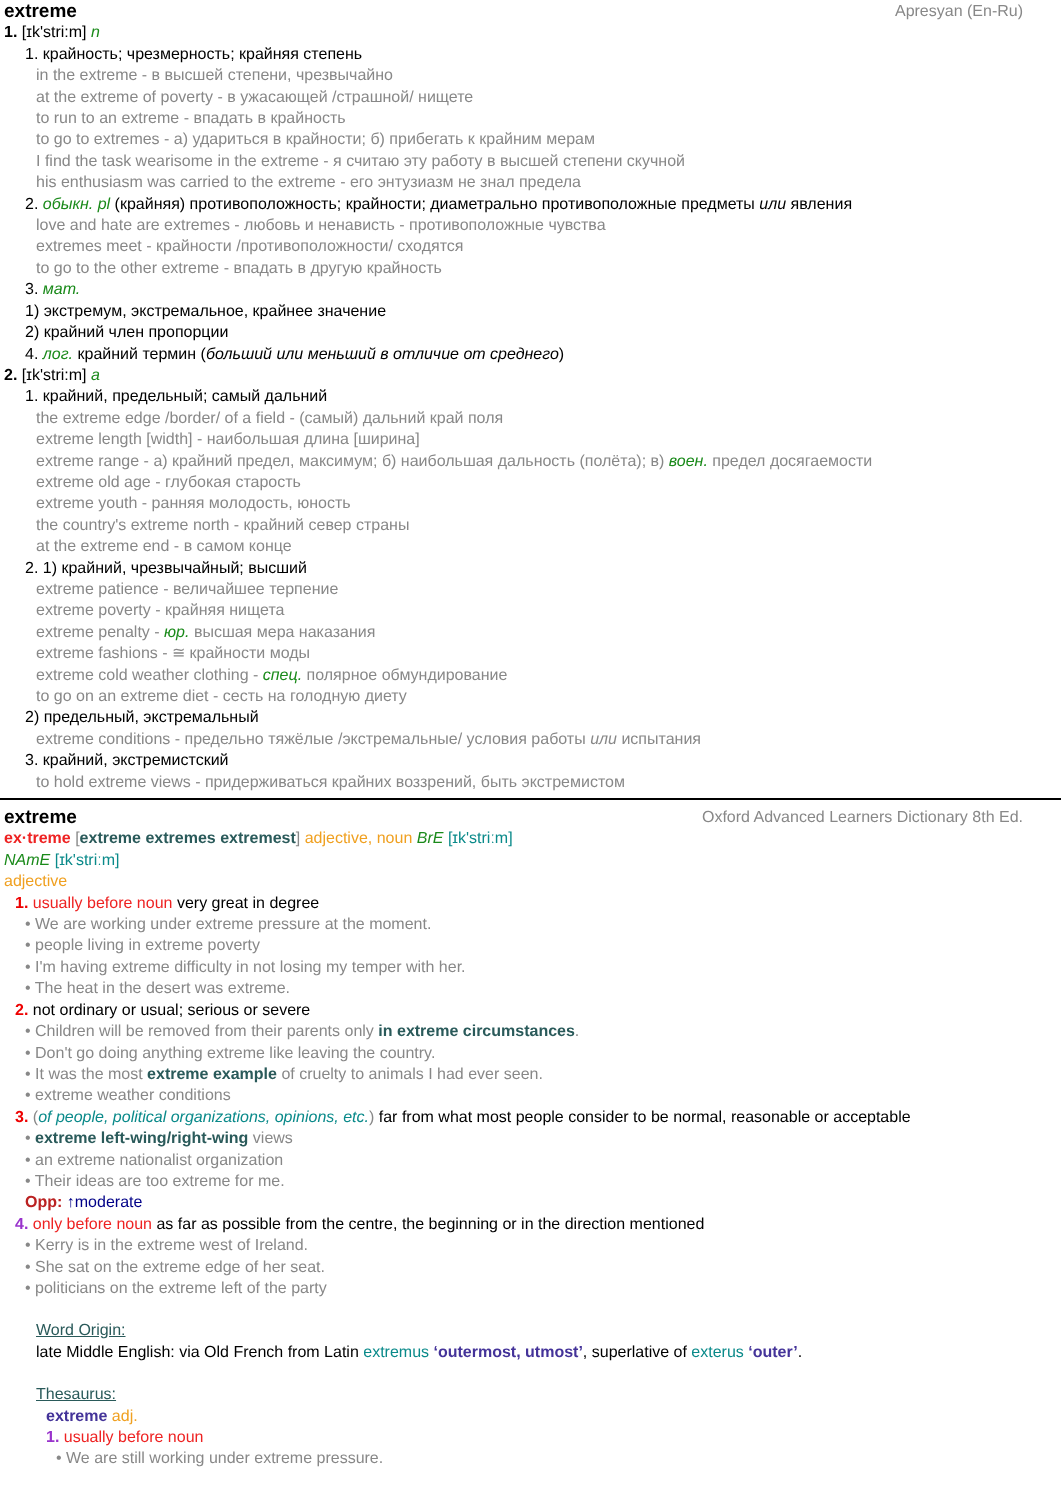extreme Apresyan (En-Ru)
1. [ɪk'stri:m] n
1. крайность; чрезмерность; крайняя степень
in the extreme - в высшей степени, чрезвычайно
at the extreme of poverty - в ужасающей /страшной/ нищете
to run to an extreme - впадать в крайность
to go to extremes - а) удариться в крайности; б) прибегать к крайним мерам
I find the task wearisome in the extreme - я считаю эту работу в высшей степени скучной
his enthusiasm was carried to the extreme - его энтузиазм не знал предела
2. обыкн. pl (крайняя) противоположность; крайности; диаметрально противоположные предметы или явления
love and hate are extremes - любовь и ненависть - противоположные чувства
extremes meet - крайности /противоположности/ сходятся
to go to the other extreme - впадать в другую крайность
3. мат.
1) экстремум, экстремальное, крайнее значение
2) крайний член пропорции
4. лог. крайний термин (больший или меньший в отличие от среднего)
2. [ɪk'stri:m] a
1. крайний, предельный; самый дальний
the extreme edge /border/ of a field - (самый) дальний край поля
extreme length [width] - наибольшая длина [ширина]
extreme range - а) крайний предел, максимум; б) наибольшая дальность (полёта); в) воен. предел досягаемости
extreme old age - глубокая старость
extreme youth - ранняя молодость, юность
the country's extreme north - крайний север страны
at the extreme end - в самом конце
2. 1) крайний, чрезвычайный; высший
extreme patience - величайшее терпение
extreme poverty - крайняя нищета
extreme penalty - юр. высшая мера наказания
extreme fashions - ≅ крайности моды
extreme cold weather clothing - спец. полярное обмундирование
to go on an extreme diet - сесть на голодную диету
2) предельный, экстремальный
extreme conditions - предельно тяжёлые /экстремальные/ условия работы или испытания
3. крайний, экстремистский
to hold extreme views - придерживаться крайних воззрений, быть экстремистом
extreme Oxford Advanced Learners Dictionary 8th Ed.
ex·treme [extreme extremes extremest] adjective, noun BrE [ɪk'striːm]
NAmE [ɪk'striːm]
adjective
1. usually before noun very great in degree
• We are working under extreme pressure at the moment.
• people living in extreme poverty
• I'm having extreme difficulty in not losing my temper with her.
• The heat in the desert was extreme.
2. not ordinary or usual; serious or severe
• Children will be removed from their parents only in extreme circumstances.
• Don't go doing anything extreme like leaving the country.
• It was the most extreme example of cruelty to animals I had ever seen.
• extreme weather conditions
3. (of people, political organizations, opinions, etc.) far from what most people consider to be normal, reasonable or acceptable
• extreme left-wing/right-wing views
• an extreme nationalist organization
• Their ideas are too extreme for me.
Opp: ↑moderate
4. only before noun as far as possible from the centre, the beginning or in the direction mentioned
• Kerry is in the extreme west of Ireland.
• She sat on the extreme edge of her seat.
• politicians on the extreme left of the party
Word Origin:
late Middle English: via Old French from Latin extremus ‘outermost, utmost’, superlative of exterus ‘outer’.
Thesaurus:
extreme adj.
1. usually before noun
• We are still working under extreme pressure.